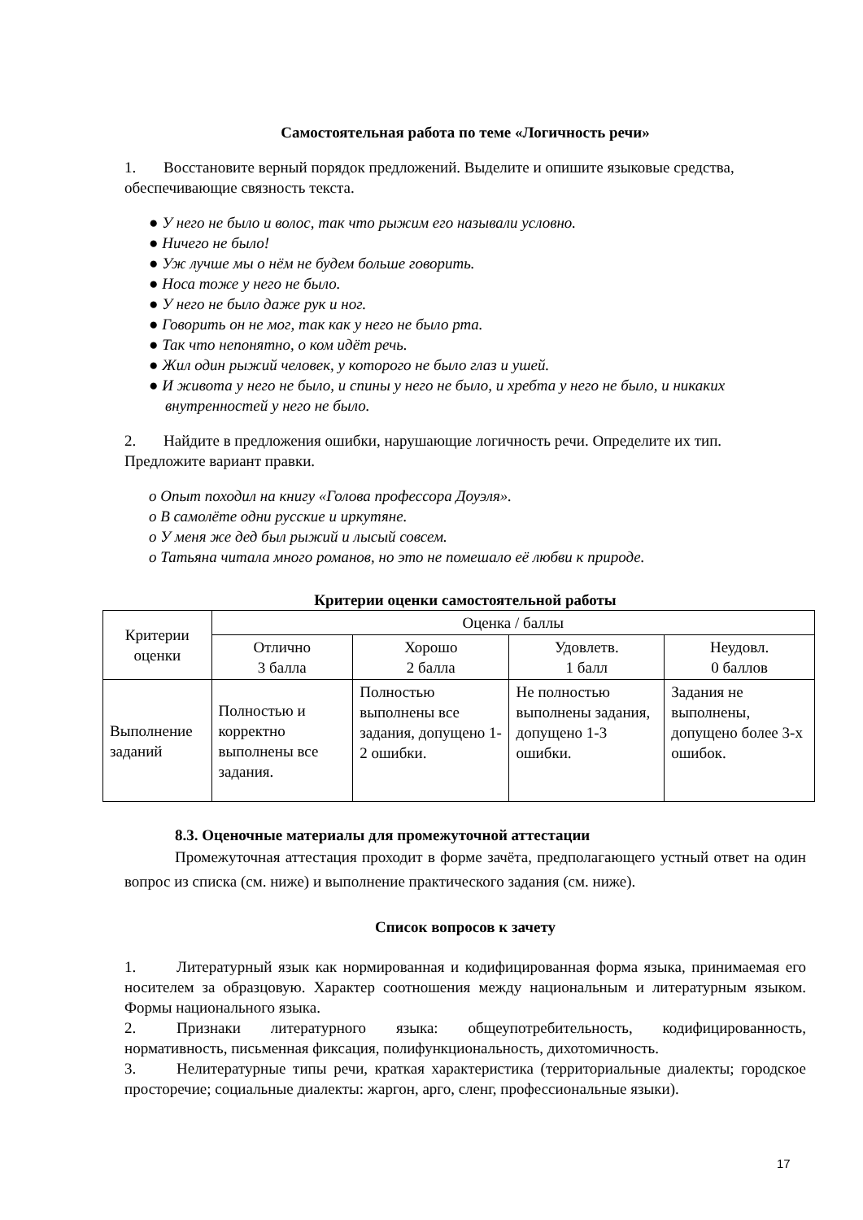Самостоятельная работа по теме «Логичность речи»
1. Восстановите верный порядок предложений. Выделите и опишите языковые средства, обеспечивающие связность текста.
● У него не было и волос, так что рыжим его называли условно.
● Ничего не было!
● Уж лучше мы о нём не будем больше говорить.
● Носа тоже у него не было.
● У него не было даже рук и ног.
● Говорить он не мог, так как у него не было рта.
● Так что непонятно, о ком идёт речь.
● Жил один рыжий человек, у которого не было глаз и ушей.
● И живота у него не было, и спины у него не было, и хребта у него не было, и никаких внутренностей у него не было.
2. Найдите в предложения ошибки, нарушающие логичность речи. Определите их тип. Предложите вариант правки.
o Опыт походил на книгу «Голова профессора Доуэля».
o В самолёте одни русские и иркутяне.
o У меня же дед был рыжий и лысый совсем.
o Татьяна читала много романов, но это не помешало её любви к природе.
Критерии оценки самостоятельной работы
| Критерии оценки | Оценка / баллы | | | |
| --- | --- | --- | --- | --- |
| | Отлично 3 балла | Хорошо 2 балла | Удовлетв. 1 балл | Неудовл. 0 баллов |
| Выполнение заданий | Полностью и корректно выполнены все задания. | Полностью выполнены все задания, допущено 1-2 ошибки. | Не полностью выполнены задания, допущено 1-3 ошибки. | Задания не выполнены, допущено более 3-х ошибок. |
8.3. Оценочные материалы для промежуточной аттестации
Промежуточная аттестация проходит в форме зачёта, предполагающего устный ответ на один вопрос из списка (см. ниже) и выполнение практического задания (см. ниже).
Список вопросов к зачету
1. Литературный язык как нормированная и кодифицированная форма языка, принимаемая его носителем за образцовую. Характер соотношения между национальным и литературным языком. Формы национального языка.
2. Признаки литературного языка: общеупотребительность, кодифицированность, нормативность, письменная фиксация, полифункциональность, дихотомичность.
3. Нелитературные типы речи, краткая характеристика (территориальные диалекты; городское просторечие; социальные диалекты: жаргон, арго, сленг, профессиональные языки).
17